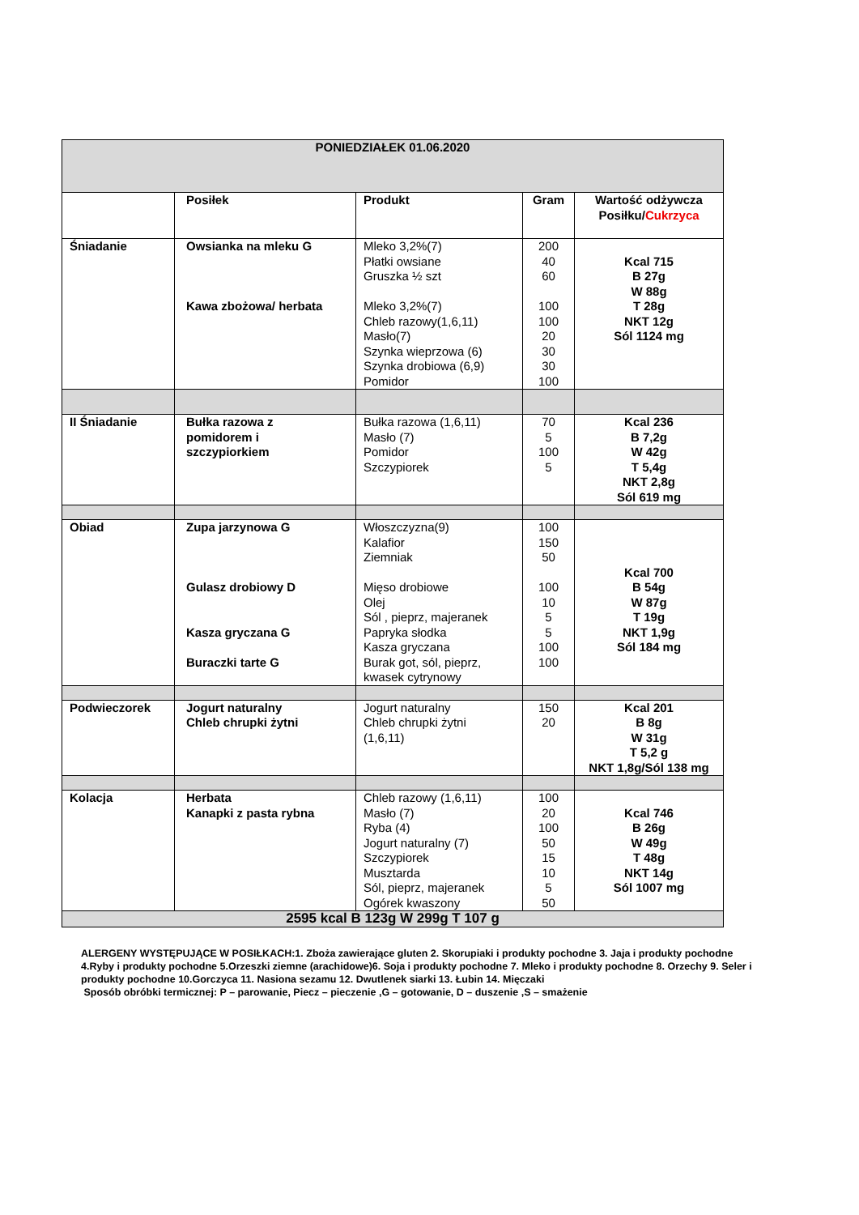| PONIEDZIAŁEK 01.06.2020 | | | | |
| | Posiłek | Produkt | Gram | Wartość odżywcza Posiłku/ Cukrzyca |
| Śniadanie | Owsianka na mleku G Kawa zbożowa/ herbata | Mleko 3,2%(7) Płatki owsiane Gruszka ½ szt Mleko 3,2%(7) Chleb razowy(1,6,11) Masło(7) Szynka wieprzowa (6) Szynka drobiowa (6,9) Pomidor | 200 40 60 100 100 20 30 30 100 | Kcal 715 B 27g W 88g T 28g NKT 12g Sól 1124 mg |
| II Śniadanie | Bułka razowa z pomidorem i szczypiorkiem | Bułka razowa (1,6,11) Masło (7) Pomidor Szczypiorek | 70 5 100 5 | Kcal 236 B 7,2g W 42g T 5,4g NKT 2,8g Sól 619 mg |
| Obiad | Zupa jarzynowa G Gulasz drobiowy D Kasza gryczana G Buraczki tarte G | Włoszczyzna(9) Kalafior Ziemniak Mięso drobiowe Olej Sól , pieprz, majeranek Papryka słodka Kasza gryczana Burak got, sól, pieprz, kwasek cytrynowy | 100 150 50 100 10 5 5 100 100 | Kcal 700 B 54g W 87g T 19g NKT 1,9g Sól 184 mg |
| Podwieczorek | Jogurt naturalny Chleb chrupki żytni | Jogurt naturalny Chleb chrupki żytni (1,6,11) | 150 20 | Kcal 201 B 8g W 31g T 5,2 g NKT 1,8g/Sól 138 mg |
| Kolacja | Herbata Kanapki z pasta rybna | Chleb razowy (1,6,11) Masło (7) Ryba (4) Jogurt naturalny (7) Szczypiorek Musztarda Sól, pieprz, majeranek Ogórek kwaszony | 100 20 100 50 15 10 5 50 | Kcal 746 B 26g W 49g T 48g NKT 14g Sól 1007 mg |
| 2595 kcal B 123g W 299g T 107 g | | | | |
ALERGENY WYSTĘPUJĄCE W POSIŁKACH:1. Zboża zawierające gluten 2. Skorupiaki i produkty pochodne 3. Jaja i produkty pochodne 4.Ryby i produkty pochodne 5.Orzeszki ziemne (arachidowe)6. Soja i produkty pochodne 7. Mleko i produkty pochodne 8. Orzechy 9. Seler i produkty pochodne 10.Gorczyca 11. Nasiona sezamu 12. Dwutlenek siarki 13. Łubin 14. Mięczaki
Sposób obróbki termicznej: P – parowanie, Piecz – pieczenie ,G – gotowanie, D – duszenie ,S – smażenie